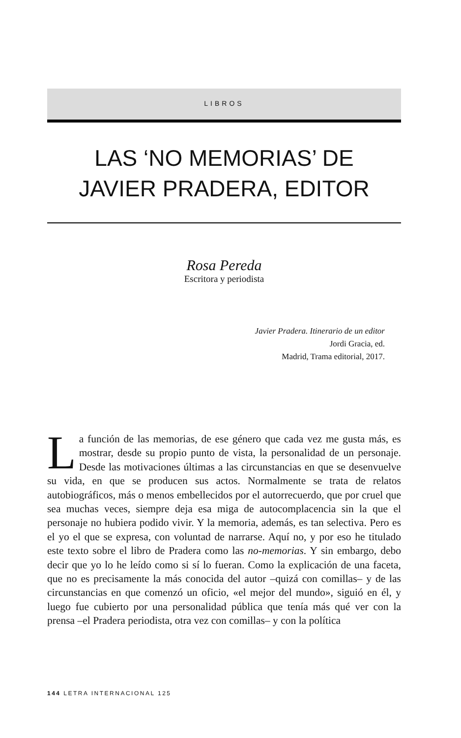LIBROS
LAS ‘NO MEMORIAS’ DE
JAVIER PRADERA, EDITOR
Rosa Pereda
Escritora y periodista
Javier Pradera. Itinerario de un editor
Jordi Gracia, ed.
Madrid, Trama editorial, 2017.
La función de las memorias, de ese género que cada vez me gusta más, es mostrar, desde su propio punto de vista, la personalidad de un personaje. Desde las motivaciones últimas a las circunstancias en que se desenvuelve su vida, en que se producen sus actos. Normalmente se trata de relatos autobiográficos, más o menos embellecidos por el autorrecuerdo, que por cruel que sea muchas veces, siempre deja esa miga de autocomplacencia sin la que el personaje no hubiera podido vivir. Y la memoria, además, es tan selectiva. Pero es el yo el que se expresa, con voluntad de narrarse. Aquí no, y por eso he titulado este texto sobre el libro de Pradera como las no-memorias. Y sin embargo, debo decir que yo lo he leído como si sí lo fueran. Como la explicación de una faceta, que no es precisamente la más conocida del autor –quizá con comillas– y de las circunstancias en que comenzó un oficio, «el mejor del mundo», siguió en él, y luego fue cubierto por una personalidad pública que tenía más qué ver con la prensa –el Pradera periodista, otra vez con comillas– y con la política
144 LETRA INTERNACIONAL 125